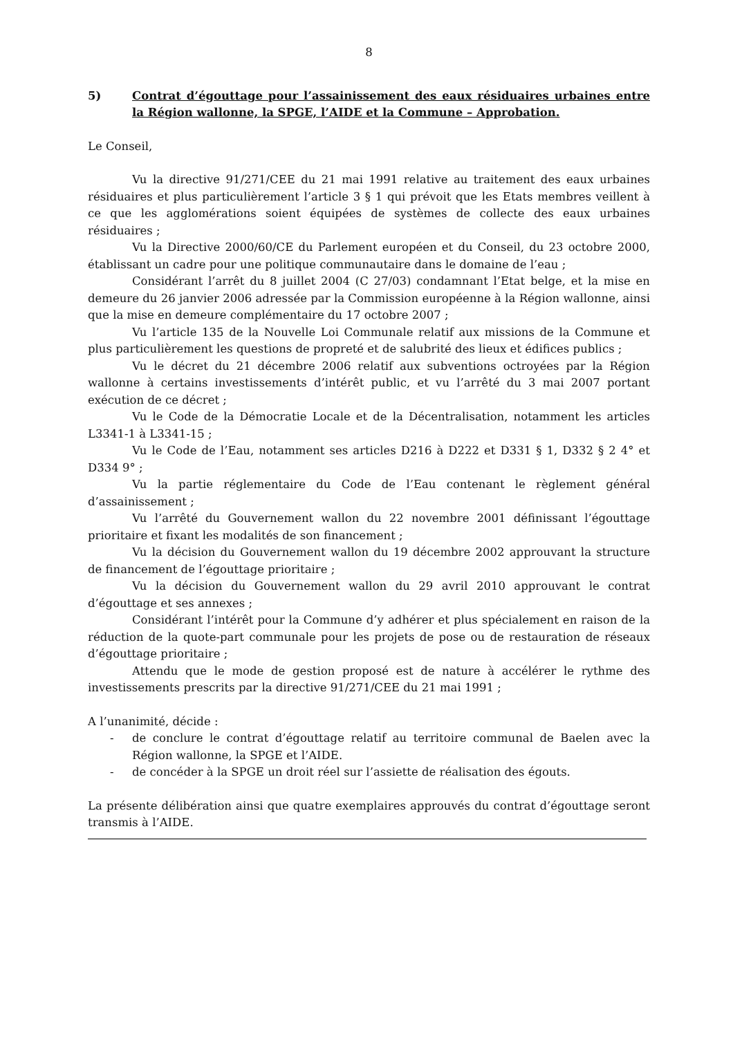8
5) Contrat d’égouttage pour l’assainissement des eaux résiduaires urbaines entre la Région wallonne, la SPGE, l’AIDE et la Commune – Approbation.
Le Conseil,
Vu la directive 91/271/CEE du 21 mai 1991 relative au traitement des eaux urbaines résiduaires et plus particulièrement l’article 3 § 1 qui prévoit que les Etats membres veillent à ce que les agglomérations soient équipées de systèmes de collecte des eaux urbaines résiduaires ;
Vu la Directive 2000/60/CE du Parlement européen et du Conseil, du 23 octobre 2000, établissant un cadre pour une politique communautaire dans le domaine de l’eau ;
Considérant l’arrêt du 8 juillet 2004 (C 27/03) condamnant l’Etat belge, et la mise en demeure du 26 janvier 2006 adressée par la Commission européenne à la Région wallonne, ainsi que la mise en demeure complémentaire du 17 octobre 2007 ;
Vu l’article 135 de la Nouvelle Loi Communale relatif aux missions de la Commune et plus particulièrement les questions de propreté et de salubrité des lieux et édifices publics ;
Vu le décret du 21 décembre 2006 relatif aux subventions octroyées par la Région wallonne à certains investissements d’intérêt public, et vu l’arrêté du 3 mai 2007 portant exécution de ce décret ;
Vu le Code de la Démocratie Locale et de la Décentralisation, notamment les articles L3341-1 à L3341-15 ;
Vu le Code de l’Eau, notamment ses articles D216 à D222 et D331 § 1, D332 § 2 4° et D334 9° ;
Vu la partie réglementaire du Code de l’Eau contenant le règlement général d’assainissement ;
Vu l’arrêté du Gouvernement wallon du 22 novembre 2001 définissant l’égouttage prioritaire et fixant les modalités de son financement ;
Vu la décision du Gouvernement wallon du 19 décembre 2002 approuvant la structure de financement de l’égouttage prioritaire ;
Vu la décision du Gouvernement wallon du 29 avril 2010 approuvant le contrat d’égouttage et ses annexes ;
Considérant l’intérêt pour la Commune d’y adhérer et plus spécialement en raison de la réduction de la quote-part communale pour les projets de pose ou de restauration de réseaux d’égouttage prioritaire ;
Attendu que le mode de gestion proposé est de nature à accélérer le rythme des investissements prescrits par la directive 91/271/CEE du 21 mai 1991 ;
A l’unanimité, décide :
- de conclure le contrat d’égouttage relatif au territoire communal de Baelen avec la Région wallonne, la SPGE et l’AIDE.
- de concéder à la SPGE un droit réel sur l’assiette de réalisation des égouts.
La présente délibération ainsi que quatre exemplaires approuvés du contrat d’égouttage seront transmis à l’AIDE.